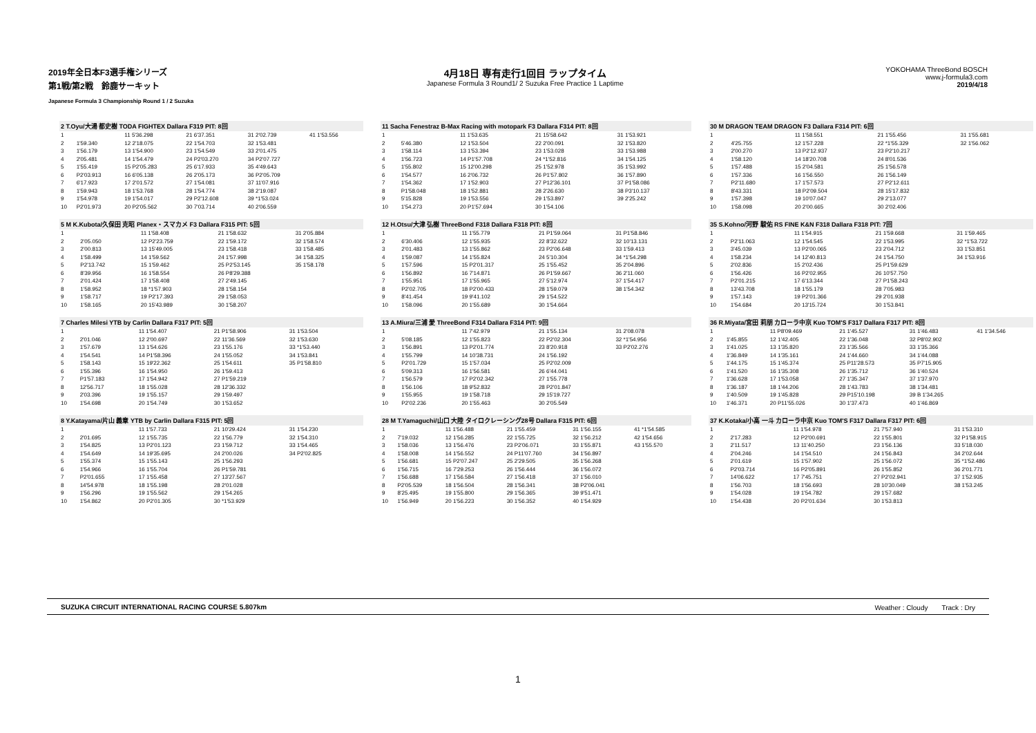2019年全日本F3選手権シリーズ
第1戦/第2戦　鈴鹿サーキット
Japanese Formula 3 Championship Round 1 / 2 Suzuka
4月18日 専有走行1回目 ラップタイム
Japanese Formula 3 Round1/ 2 Suzuka Free Practice 1 Laptime
YOKOHAMA ThreeBond BOSCH
www.j-formula3.com
2019/4/18
| 2 T.Oyu/大湯 都史樹 TODA FIGHTEX Dallara F319 PIT: 8回 | | | | | |
| --- | --- | --- | --- | --- | --- |
| 1 | | 11 5'36.298 | 21 6'37.351 | 31 2'02.739 | 41 1'53.556 |
| 2 | 1'59.340 | 12 2'18.075 | 22 1'54.703 | 32 1'53.481 | |
| 3 | 1'56.179 | 13 1'54.900 | 23 1'54.549 | 33 2'01.475 | |
| 4 | 2'05.481 | 14 1'54.479 | 24 P2'03.270 | 34 P2'07.727 | |
| 5 | 1'55.419 | 15 P2'05.283 | 25 6'17.933 | 35 4'49.643 | |
| 6 | P2'03.913 | 16 6'05.138 | 26 2'05.173 | 36 P2'05.709 | |
| 7 | 6'17.923 | 17 2'01.572 | 27 1'54.081 | 37 11'07.916 | |
| 8 | 1'59.943 | 18 1'53.768 | 28 1'54.774 | 38 2'19.087 | |
| 9 | 1'54.978 | 19 1'54.017 | 29 P2'12.608 | 39 *1'53.024 | |
| 10 | P2'01.973 | 20 P2'05.562 | 30 7'03.714 | 40 2'06.559 | |
| 5 M K.Kubota/久保田 克昭 Planex・スマカメ F3 Dallara F315 PIT: 5回 | | | | |
| --- | --- | --- | --- | --- |
| 1 | | 11 1'58.408 | 21 1'58.632 | 31 2'05.884 |
| 2 | 2'05.050 | 12 P2'23.759 | 22 1'59.172 | 32 1'58.574 |
| 3 | 2'00.813 | 13 15'49.005 | 23 1'58.418 | 33 1'58.485 |
| 4 | 1'58.499 | 14 1'59.562 | 24 1'57.998 | 34 1'58.325 |
| 5 | P2'13.742 | 15 1'59.462 | 25 P2'53.145 | 35 1'58.178 |
| 6 | 8'39.956 | 16 1'58.554 | 26 P8'29.388 | |
| 7 | 2'01.424 | 17 1'58.408 | 27 2'49.145 | |
| 8 | 1'58.952 | 18 *1'57.903 | 28 1'58.154 | |
| 9 | 1'58.717 | 19 P2'17.393 | 29 1'58.053 | |
| 10 | 1'58.165 | 20 15'43.989 | 30 1'58.207 | |
| 7 Charles Milesi YTB by Carlin Dallara F317 PIT: 5回 | | | | |
| --- | --- | --- | --- | --- |
| 1 | | 11 1'54.407 | 21 P1'58.906 | 31 1'53.504 |
| 2 | 2'01.046 | 12 2'00.697 | 22 11'36.569 | 32 1'53.630 |
| 3 | 1'57.679 | 13 1'54.626 | 23 1'55.176 | 33 *1'53.440 |
| 4 | 1'54.541 | 14 P1'58.396 | 24 1'55.052 | 34 1'53.841 |
| 5 | 1'58.143 | 15 19'22.362 | 25 1'54.611 | 35 P1'58.810 |
| 6 | 1'55.396 | 16 1'54.950 | 26 1'59.413 | |
| 7 | P1'57.183 | 17 1'54.942 | 27 P1'59.219 | |
| 8 | 12'56.717 | 18 1'55.028 | 28 12'36.332 | |
| 9 | 2'03.396 | 19 1'55.157 | 29 1'59.497 | |
| 10 | 1'54.698 | 20 1'54.749 | 30 1'53.652 | |
| 8 Y.Katayama/片山 義章 YTB by Carlin Dallara F315 PIT: 5回 | | | | |
| --- | --- | --- | --- | --- |
| 1 | | 11 1'57.733 | 21 10'29.424 | 31 1'54.230 |
| 2 | 2'01.695 | 12 1'55.735 | 22 1'56.779 | 32 1'54.310 |
| 3 | 1'54.825 | 13 P2'01.123 | 23 1'59.712 | 33 1'54.465 |
| 4 | 1'54.649 | 14 19'35.695 | 24 2'00.026 | 34 P2'02.825 |
| 5 | 1'55.374 | 15 1'55.143 | 25 1'56.293 | |
| 6 | 1'54.966 | 16 1'55.704 | 26 P1'59.781 | |
| 7 | P2'01.655 | 17 1'55.458 | 27 13'27.567 | |
| 8 | 14'54.978 | 18 1'55.198 | 28 2'01.028 | |
| 9 | 1'56.296 | 19 1'55.562 | 29 1'54.265 | |
| 10 | 1'54.862 | 20 P2'01.305 | 30 *1'53.929 | |
| 11 Sacha Fenestraz B-Max Racing with motopark F3 Dallara F314 PIT: 8回 | | | | |
| --- | --- | --- | --- | --- |
| 1 | | 11 1'53.635 | 21 15'58.642 | 31 1'53.921 |
| 2 | 5'46.380 | 12 1'53.504 | 22 2'00.091 | 32 1'53.820 |
| 3 | 1'58.114 | 13 1'53.394 | 23 1'53.028 | 33 1'53.988 |
| 4 | 1'56.723 | 14 P1'57.708 | 24 *1'52.816 | 34 1'54.125 |
| 5 | 1'55.802 | 15 12'00.298 | 25 1'52.978 | 35 1'53.992 |
| 6 | 1'54.577 | 16 2'06.732 | 26 P1'57.802 | 36 1'57.890 |
| 7 | 1'54.362 | 17 1'52.903 | 27 P12'36.101 | 37 P1'58.086 |
| 8 | P1'58.048 | 18 1'52.881 | 28 2'26.630 | 38 P3'10.137 |
| 9 | 5'15.828 | 19 1'53.556 | 29 1'53.897 | 39 2'25.242 |
| 10 | 1'54.273 | 20 P1'57.694 | 30 1'54.106 | |
| 12 H.Otsu/大津 弘樹 ThreeBond F318 Dallara F318 PIT: 8回 | | | | |
| --- | --- | --- | --- | --- |
| 1 | | 11 1'55.779 | 21 P1'59.064 | 31 P1'58.846 |
| 2 | 6'30.406 | 12 1'55.935 | 22 8'32.622 | 32 10'13.131 |
| 3 | 2'01.483 | 13 1'55.862 | 23 P2'06.648 | 33 1'59.413 |
| 4 | 1'59.087 | 14 1'55.824 | 24 5'10.304 | 34 *1'54.298 |
| 5 | 1'57.596 | 15 P2'01.317 | 25 1'55.452 | 35 2'04.896 |
| 6 | 1'56.892 | 16 7'14.871 | 26 P1'59.667 | 36 2'11.060 |
| 7 | 1'55.951 | 17 1'55.965 | 27 5'12.974 | 37 1'54.417 |
| 8 | P2'02.705 | 18 P2'00.433 | 28 1'59.079 | 38 1'54.342 |
| 9 | 8'41.454 | 19 9'41.102 | 29 1'54.522 | |
| 10 | 1'58.096 | 20 1'55.689 | 30 1'54.664 | |
| 13 A.Miura/三浦 愛 ThreeBond F314 Dallara F314 PIT: 9回 | | | | |
| --- | --- | --- | --- | --- |
| 1 | | 11 7'42.979 | 21 1'55.134 | 31 2'08.078 |
| 2 | 5'08.185 | 12 1'55.823 | 22 P2'02.304 | 32 *1'54.956 |
| 3 | 1'56.891 | 13 P2'01.774 | 23 8'20.918 | 33 P2'02.276 |
| 4 | 1'55.799 | 14 10'38.731 | 24 1'56.192 | |
| 5 | P2'01.729 | 15 1'57.034 | 25 P2'02.009 | |
| 6 | 5'09.313 | 16 1'56.581 | 26 6'44.041 | |
| 7 | 1'56.579 | 17 P2'02.342 | 27 1'55.778 | |
| 8 | 1'56.106 | 18 9'52.832 | 28 P2'01.847 | |
| 9 | 1'55.955 | 19 1'58.718 | 29 15'19.727 | |
| 10 | P2'02.236 | 20 1'55.463 | 30 2'05.549 | |
| 28 M T.Yamaguchi/山口 大陸 タイロクレーシング28号 Dallara F315 PIT: 6回 | | | | | |
| --- | --- | --- | --- | --- | --- |
| 1 | | 11 1'56.488 | 21 1'55.459 | 31 1'56.155 | 41 *1'54.585 |
| 2 | 7'19.032 | 12 1'56.285 | 22 1'55.725 | 32 1'56.212 | 42 1'54.656 |
| 3 | 1'58.036 | 13 1'56.476 | 23 P2'06.071 | 33 1'55.871 | 43 1'55.570 |
| 4 | 1'58.008 | 14 1'56.552 | 24 P11'07.760 | 34 1'56.897 | |
| 5 | 1'56.681 | 15 P2'07.247 | 25 2'29.505 | 35 1'56.268 | |
| 6 | 1'56.715 | 16 7'29.253 | 26 1'56.444 | 36 1'56.072 | |
| 7 | 1'56.688 | 17 1'56.584 | 27 1'56.418 | 37 1'56.010 | |
| 8 | P2'05.539 | 18 1'56.504 | 28 1'56.341 | 38 P2'06.041 | |
| 9 | 8'25.495 | 19 1'55.800 | 29 1'56.365 | 39 9'51.471 | |
| 10 | 1'56.949 | 20 1'56.223 | 30 1'56.352 | 40 1'54.929 | |
| 30 M DRAGON TEAM DRAGON F3 Dallara F314 PIT: 6回 | | | | |
| --- | --- | --- | --- | --- |
| 1 | | 11 1'58.551 | 21 1'55.456 | 31 1'55.681 |
| 2 | 4'25.755 | 12 1'57.228 | 22 *1'55.329 | 32 1'56.062 |
| 3 | 2'00.270 | 13 P2'12.937 | 23 P2'10.217 | |
| 4 | 1'58.120 | 14 18'20.708 | 24 8'01.536 | |
| 5 | 1'57.488 | 15 2'04.581 | 25 1'56.578 | |
| 6 | 1'57.336 | 16 1'56.550 | 26 1'56.149 | |
| 7 | P2'11.680 | 17 1'57.573 | 27 P2'12.611 | |
| 8 | 8'43.331 | 18 P2'09.504 | 28 15'17.832 | |
| 9 | 1'57.398 | 19 10'07.047 | 29 2'13.077 | |
| 10 | 1'58.098 | 20 2'00.665 | 30 2'02.406 | |
| 35 S.Kohno/河野 駿佑 RS FINE K&N F318 Dallara F318 PIT: 7回 | | | | |
| --- | --- | --- | --- | --- |
| 1 | | 11 1'54.915 | 21 1'59.668 | 31 1'59.465 |
| 2 | P2'11.063 | 12 1'54.545 | 22 1'53.995 | 32 *1'53.722 |
| 3 | 3'45.039 | 13 P2'00.065 | 23 2'04.712 | 33 1'53.851 |
| 4 | 1'58.234 | 14 12'40.813 | 24 1'54.750 | 34 1'53.916 |
| 5 | 2'02.836 | 15 2'02.436 | 25 P1'59.629 | |
| 6 | 1'56.426 | 16 P2'02.955 | 26 10'57.750 | |
| 7 | P2'01.215 | 17 6'13.344 | 27 P1'58.243 | |
| 8 | 13'43.708 | 18 1'55.179 | 28 7'05.983 | |
| 9 | 1'57.143 | 19 P2'01.366 | 29 2'01.938 | |
| 10 | 1'54.684 | 20 13'15.724 | 30 1'53.841 | |
| 36 R.Miyata/宮田 莉朋 カローラ中京 Kuo TOM'S F317 Dallara F317 PIT: 8回 | | | | | |
| --- | --- | --- | --- | --- | --- |
| 1 | | 11 P8'09.469 | 21 1'45.527 | 31 1'46.483 | 41 1'34.546 |
| 2 | 1'45.855 | 12 1'42.405 | 22 1'36.048 | 32 P8'02.902 | |
| 3 | 1'41.025 | 13 1'35.820 | 23 1'35.566 | 33 1'35.366 | |
| 4 | 1'36.849 | 14 1'35.161 | 24 1'44.660 | 34 1'44.088 | |
| 5 | 1'44.175 | 15 1'45.374 | 25 P11'28.573 | 35 P7'15.905 | |
| 6 | 1'41.520 | 16 1'35.308 | 26 1'35.712 | 36 1'40.524 | |
| 7 | 1'36.628 | 17 1'53.058 | 27 1'35.347 | 37 1'37.970 | |
| 8 | 1'36.187 | 18 1'44.206 | 28 1'43.783 | 38 1'34.481 | |
| 9 | 1'40.509 | 19 1'45.828 | 29 P15'10.198 | 39 B 1'34.265 | |
| 10 | 1'46.371 | 20 P11'55.026 | 30 1'37.473 | 40 1'46.869 | |
| 37 K.Kotaka/小高 一斗 カローラ中京 Kuo TOM'S F317 Dallara F317 PIT: 6回 | | | | |
| --- | --- | --- | --- | --- |
| 1 | | 11 1'54.978 | 21 7'57.940 | 31 1'53.310 |
| 2 | 2'17.283 | 12 P2'00.691 | 22 1'55.801 | 32 P1'58.915 |
| 3 | 2'11.517 | 13 11'40.250 | 23 1'56.136 | 33 5'18.030 |
| 4 | 2'04.246 | 14 1'54.510 | 24 1'56.843 | 34 2'02.644 |
| 5 | 2'01.619 | 15 1'57.902 | 25 1'56.072 | 35 *1'52.486 |
| 6 | P2'03.714 | 16 P2'05.891 | 26 1'55.852 | 36 2'01.771 |
| 7 | 14'06.622 | 17 7'45.751 | 27 P2'02.941 | 37 1'52.935 |
| 8 | 1'56.703 | 18 1'56.693 | 28 10'30.049 | 38 1'53.245 |
| 9 | 1'54.028 | 19 1'54.782 | 29 1'57.682 | |
| 10 | 1'54.438 | 20 P2'01.634 | 30 1'53.813 | |
SUZUKA CIRCUIT INTERNATIONAL RACING COURSE 5.807km Weather : Cloudy　　Track : Dry
1